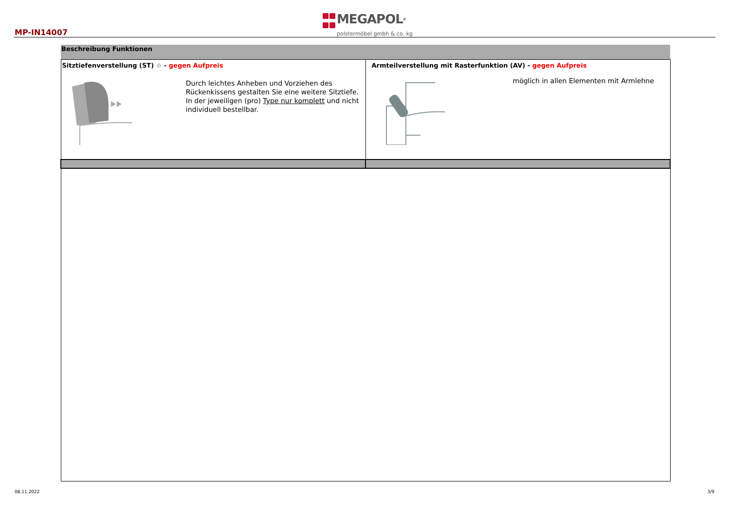MP-IN14007
MEGAPOL<sup>®</sup>
polstermöbel gmbh & co. kg
| Beschreibung Funktionen | |
| --- | --- |
| Sitztiefenverstellung (ST) ☆ - gegen Aufpreis Durch leichtes Anheben und Vorziehen des Rückenkissens gestalten Sie eine weitere Sitztiefe. In der jeweiligen (pro) Type nur komplett und nicht individuell bestellbar. | Armteilverstellung mit Rasterfunktion (AV) - gegen Aufpreis möglich in allen Elementen mit Armlehne |
08.11.2022 3/9